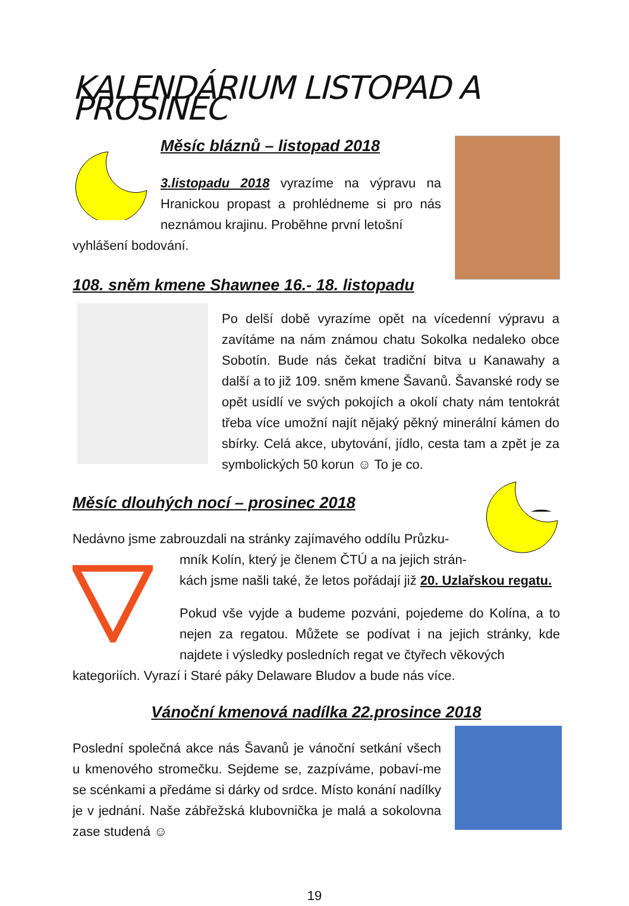KALENDÁRIUM LISTOPAD A PROSINEC
Měsíc bláznů – listopad 2018
3.listopadu 2018 vyrazíme na výpravu na Hranickou propast a prohlédneme si pro nás neznámou krajinu. Proběhne první letošní
vyhlášení bodování.
108. sněm kmene Shawnee 16.- 18. listopadu
Po delší době vyrazíme opět na vícedenní výpravu a zavítáme na nám známou chatu Sokolka nedaleko obce Sobotín. Bude nás čekat tradiční bitva u Kanawahy a další a to již 109. sněm kmene Šavanů. Šavanské rody se opět usídlí ve svých pokojích a okolí chaty nám tentokrát třeba více umožní najít nějaký pěkný minerální kámen do sbírky. Celá akce, ubytování, jídlo, cesta tam a zpět je za symbolických 50 korun ☺ To je co.
Měsíc dlouhých nocí – prosinec 2018
Nedávno jsme zabrouzdali na stránky zajímavého oddílu Průzku-
mník Kolín, který je členem ČTÚ a na jejich strán-
kách jsme našli také, že letos pořádají již 20. Uzlařskou regatu.
Pokud vše vyjde a budeme pozváni, pojedeme do Kolína, a to nejen za regatou. Můžete se podívat i na jejich stránky, kde najdete i výsledky posledních regat ve čtyřech věkových
kategoriích. Vyrazí i Staré páky Delaware Bludov a bude nás více.
Vánoční kmenová nadílka 22.prosince 2018
Poslední společná akce nás Šavanů je vánoční setkání všech u kmenového stromečku. Sejdeme se, zazpíváme, pobaví-me se scénkami a předáme si dárky od srdce. Místo konání nadílky je v jednání. Naše zábřežská klubovnička je malá a sokolovna zase studená ☺
19